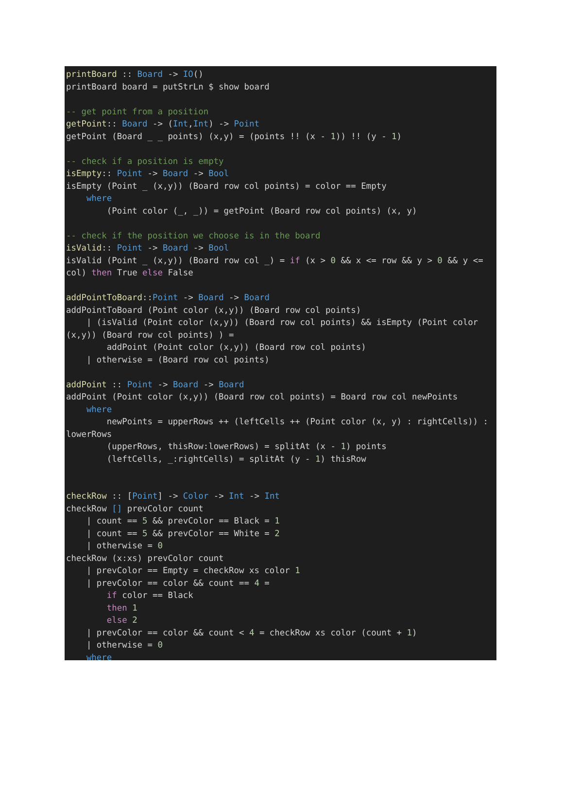printBoard :: Board -> IO()
printBoard board = putStrLn $ show board

-- get point from a position
getPoint:: Board -> (Int,Int) -> Point
getPoint (Board _ _ points) (x,y) = (points !! (x - 1)) !! (y - 1)

-- check if a position is empty
isEmpty:: Point -> Board -> Bool
isEmpty (Point _ (x,y)) (Board row col points) = color == Empty
    where
        (Point color (_, _)) = getPoint (Board row col points) (x, y)

-- check if the position we choose is in the board
isValid:: Point -> Board -> Bool
isValid (Point _ (x,y)) (Board row col _) = if (x > 0 && x <= row && y > 0 && y <=
col) then True else False

addPointToBoard::Point -> Board -> Board
addPointToBoard (Point color (x,y)) (Board row col points)
    | (isValid (Point color (x,y)) (Board row col points) && isEmpty (Point color
(x,y)) (Board row col points) ) =
        addPoint (Point color (x,y)) (Board row col points)
    | otherwise = (Board row col points)

addPoint :: Point -> Board -> Board
addPoint (Point color (x,y)) (Board row col points) = Board row col newPoints
    where
        newPoints = upperRows ++ (leftCells ++ (Point color (x, y) : rightCells)) :
lowerRows
        (upperRows, thisRow:lowerRows) = splitAt (x - 1) points
        (leftCells, _:rightCells) = splitAt (y - 1) thisRow


checkRow :: [Point] -> Color -> Int -> Int
checkRow [] prevColor count
    | count == 5 && prevColor == Black = 1
    | count == 5 && prevColor == White = 2
    | otherwise = 0
checkRow (x:xs) prevColor count
    | prevColor == Empty = checkRow xs color 1
    | prevColor == color && count == 4 =
        if color == Black
        then 1
        else 2
    | prevColor == color && count < 4 = checkRow xs color (count + 1)
    | otherwise = 0
    where